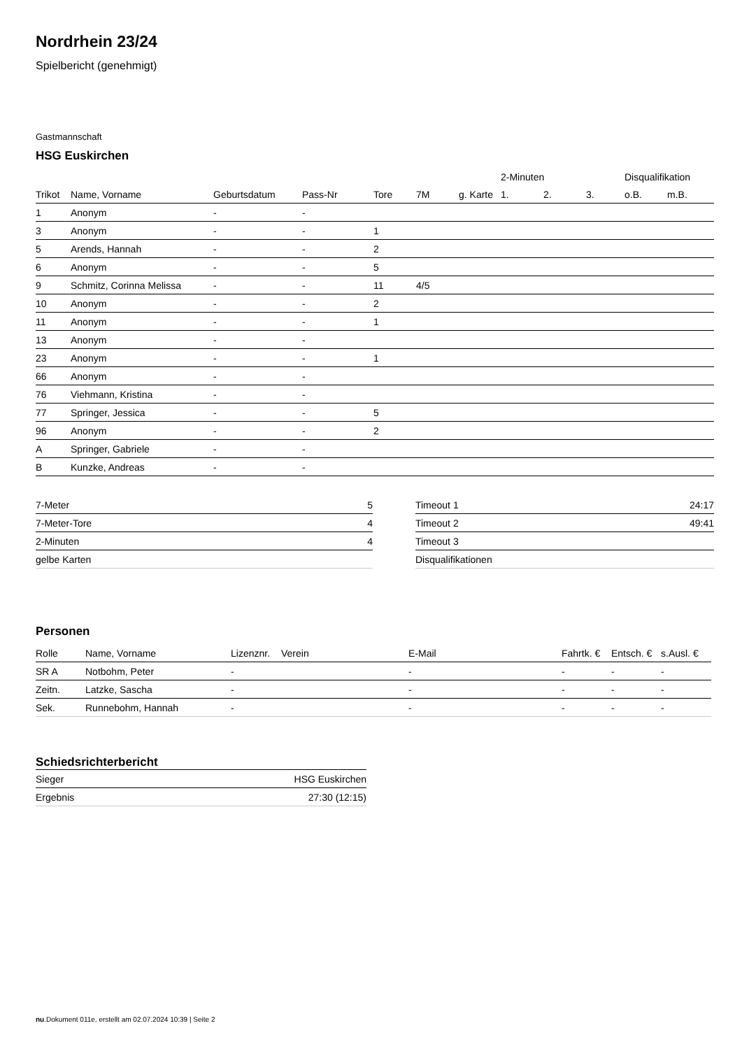Nordrhein 23/24
Spielbericht (genehmigt)
Gastmannschaft
HSG Euskirchen
| | | | | | | | 2-Minuten | | | Disqualifikation | |
| --- | --- | --- | --- | --- | --- | --- | --- | --- | --- | --- | --- |
| Trikot | Name, Vorname | Geburtsdatum | Pass-Nr | Tore | 7M | g. Karte | 1. | 2. | 3. | o.B. | m.B. |
| 1 | Anonym | - | - | | | | | | | | |
| 3 | Anonym | - | - | 1 | | | | | | | |
| 5 | Arends, Hannah | - | - | 2 | | | | | | | |
| 6 | Anonym | - | - | 5 | | | | | | | |
| 9 | Schmitz, Corinna Melissa | - | - | 11 | 4/5 | | | | | | |
| 10 | Anonym | - | - | 2 | | | | | | | |
| 11 | Anonym | - | - | 1 | | | | | | | |
| 13 | Anonym | - | - | | | | | | | | |
| 23 | Anonym | - | - | 1 | | | | | | | |
| 66 | Anonym | - | - | | | | | | | | |
| 76 | Viehmann, Kristina | - | - | | | | | | | | |
| 77 | Springer, Jessica | - | - | 5 | | | | | | | |
| 96 | Anonym | - | - | 2 | | | | | | | |
| A | Springer, Gabriele | - | - | | | | | | | | |
| B | Kunzke, Andreas | - | - | | | | | | | | |
| 7-Meter | 5 |
| 7-Meter-Tore | 4 |
| 2-Minuten | 4 |
| gelbe Karten | |
| Timeout 1 | 24:17 |
| Timeout 2 | 49:41 |
| Timeout 3 | |
| Disqualifikationen | |
Personen
| Rolle | Name, Vorname | Lizenznr. | Verein | E-Mail | Fahrtk. € | Entsch. € | s.Ausl. € |
| --- | --- | --- | --- | --- | --- | --- | --- |
| SR A | Notbohm, Peter | - | | - | - | - | - |
| Zeitn. | Latzke, Sascha | - | | - | - | - | - |
| Sek. | Runnebohm, Hannah | - | | - | - | - | - |
Schiedsrichterbericht
| Sieger | HSG Euskirchen |
| Ergebnis | 27:30 (12:15) |
nu.Dokument 011e, erstellt am 02.07.2024 10:39 | Seite 2